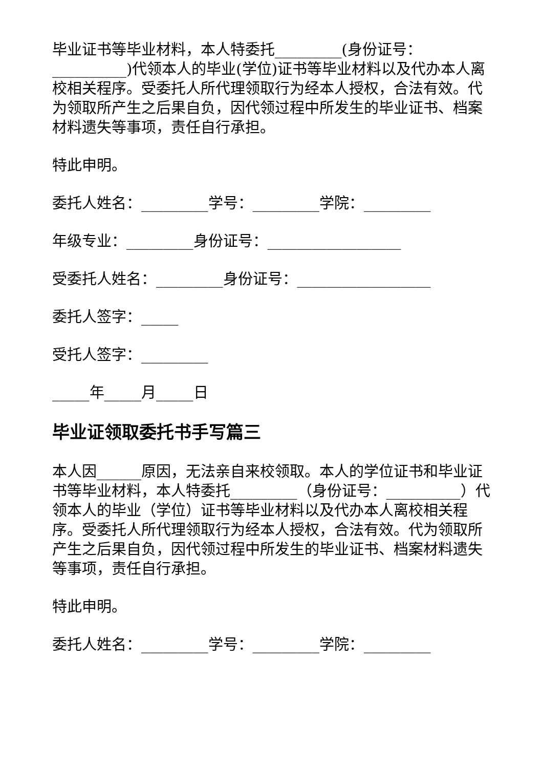毕业证书等毕业材料，本人特委托_________(身份证号：__________)代领本人的毕业(学位)证书等毕业材料以及代办本人离校相关程序。受委托人所代理领取行为经本人授权，合法有效。代为领取所产生之后果自负，因代领过程中所发生的毕业证书、档案材料遗失等事项，责任自行承担。
特此申明。
委托人姓名：_________学号：_________学院：_________
年级专业：_________身份证号：__________________
受委托人姓名：_________身份证号：__________________
委托人签字：_____
受托人签字：_________
_____年_____月_____日
毕业证领取委托书手写篇三
本人因______原因，无法亲自来校领取。本人的学位证书和毕业证书等毕业材料，本人特委托_________（身份证号：__________）代领本人的毕业（学位）证书等毕业材料以及代办本人离校相关程序。受委托人所代理领取行为经本人授权，合法有效。代为领取所产生之后果自负，因代领过程中所发生的毕业证书、档案材料遗失等事项，责任自行承担。
特此申明。
委托人姓名：_________学号：_________学院：_________